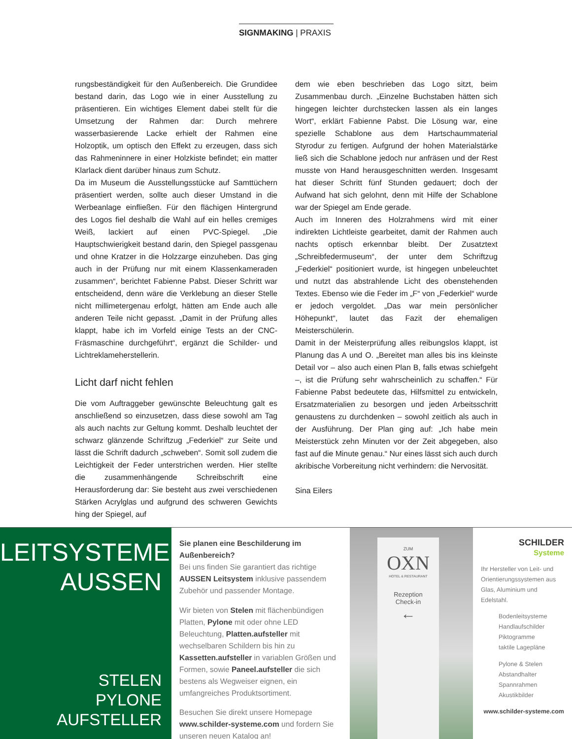SIGNMAKING | PRAXIS
rungsbeständigkeit für den Außenbereich. Die Grundidee bestand darin, das Logo wie in einer Ausstellung zu präsentieren. Ein wichtiges Element dabei stellt für die Umsetzung der Rahmen dar: Durch mehrere wasserbasierende Lacke erhielt der Rahmen eine Holzoptik, um optisch den Effekt zu erzeugen, dass sich das Rahmeninnere in einer Holzkiste befindet; ein matter Klarlack dient darüber hinaus zum Schutz.
Da im Museum die Ausstellungsstücke auf Samttüchern präsentiert werden, sollte auch dieser Umstand in die Werbeanlage einfließen. Für den flächigen Hintergrund des Logos fiel deshalb die Wahl auf ein helles cremiges Weiß, lackiert auf einen PVC-Spiegel. „Die Hauptschwierigkeit bestand darin, den Spiegel passgenau und ohne Kratzer in die Holzzarge einzuheben. Das ging auch in der Prüfung nur mit einem Klassenkameraden zusammen“, berichtet Fabienne Pabst. Dieser Schritt war entscheidend, denn wäre die Verklebung an dieser Stelle nicht millimetergenau erfolgt, hätten am Ende auch alle anderen Teile nicht gepasst. „Damit in der Prüfung alles klappt, habe ich im Vorfeld einige Tests an der CNC-Fräsmaschine durchgeführt“, ergänzt die Schilder- und Lichtreklameherstellerin.
Licht darf nicht fehlen
Die vom Auftraggeber gewünschte Beleuchtung galt es anschließend so einzusetzen, dass diese sowohl am Tag als auch nachts zur Geltung kommt. Deshalb leuchtet der schwarz glänzende Schriftzug „Federkiel“ zur Seite und lässt die Schrift dadurch „schweben“. Somit soll zudem die Leichtigkeit der Feder unterstrichen werden. Hier stellte die zusammenhängende Schreibschrift eine Herausforderung dar: Sie besteht aus zwei verschiedenen Stärken Acrylglas und aufgrund des schweren Gewichts hing der Spiegel, auf
dem wie eben beschrieben das Logo sitzt, beim Zusammenbau durch. „Einzelne Buchstaben hätten sich hingegen leichter durchstecken lassen als ein langes Wort“, erklärt Fabienne Pabst. Die Lösung war, eine spezielle Schablone aus dem Hartschaummaterial Styrodur zu fertigen. Aufgrund der hohen Materialstärke ließ sich die Schablone jedoch nur anfräsen und der Rest musste von Hand herausgeschnitten werden. Insgesamt hat dieser Schritt fünf Stunden gedauert; doch der Aufwand hat sich gelohnt, denn mit Hilfe der Schablone war der Spiegel am Ende gerade.
Auch im Inneren des Holzrahmens wird mit einer indirekten Lichtleiste gearbeitet, damit der Rahmen auch nachts optisch erkennbar bleibt. Der Zusatztext „Schreibfedermuseum“, der unter dem Schriftzug „Federkiel“ positioniert wurde, ist hingegen unbeleuchtet und nutzt das abstrahlende Licht des obenstehenden Textes. Ebenso wie die Feder im „F“ von „Federkiel“ wurde er jedoch vergoldet. „Das war mein persönlicher Höhepunkt“, lautet das Fazit der ehemaligen Meisterschülerin.
Damit in der Meisterprüfung alles reibungslos klappt, ist Planung das A und O. „Bereitet man alles bis ins kleinste Detail vor – also auch einen Plan B, falls etwas schiefgeht –, ist die Prüfung sehr wahrscheinlich zu schaffen.“ Für Fabienne Pabst bedeutete das, Hilfsmittel zu entwickeln, Ersatzmaterialien zu besorgen und jeden Arbeitsschritt genaustens zu durchdenken – sowohl zeitlich als auch in der Ausführung. Der Plan ging auf: „Ich habe mein Meisterstück zehn Minuten vor der Zeit abgegeben, also fast auf die Minute genau.“ Nur eines lässt sich auch durch akribische Vorbereitung nicht verhindern: die Nervosität.
Sina Eilers
LEITSYSTEME
AUSSEN
STELEN
PYLONE
AUFSTELLER
Sie planen eine Beschilderung im Außenbereich?
Bei uns finden Sie garantiert das richtige AUSSEN Leitsystem inklusive passendem Zubehör und passender Montage.
Wir bieten von Stelen mit flächenbündigen Platten, Pylone mit oder ohne LED Beleuchtung, Platten.aufsteller mit wechselbaren Schildern bis hin zu Kassetten.aufsteller in variablen Größen und Formen, sowie Paneel.aufsteller die sich bestens als Wegweiser eignen, ein umfangreiches Produktsortiment.
Besuchen Sie direkt unsere Homepage www.schilder-systeme.com und fordern Sie unseren neuen Katalog an!
ZUM
OXN
HOTEL & RESTAURANT
Rezeption
Check-in
←
SCHILDER
Systeme
Ihr Hersteller von Leit- und Orientierungssystemen aus Glas, Aluminium und Edelstahl.
Bodenleitsysteme
Handlaufschilder
Piktogramme
taktile Lagepläne
Pylone & Stelen
Abstandhalter
Spannrahmen
Akustikbilder
www.schilder-systeme.com